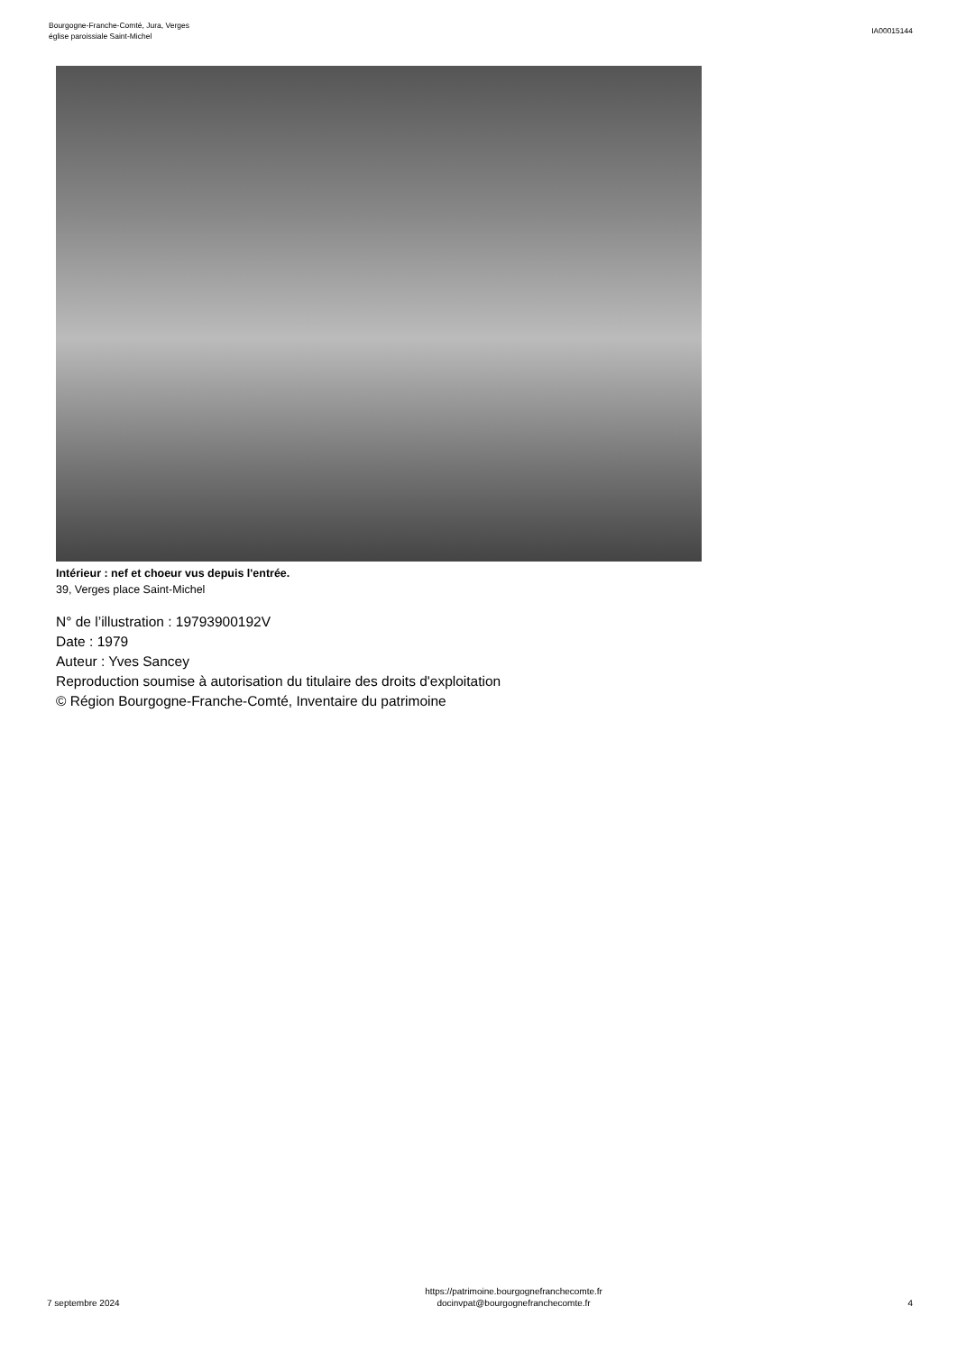Bourgogne-Franche-Comté, Jura, Verges
église paroissiale Saint-Michel
IA00015144
Intérieur : nef et choeur vus depuis l'entrée.
39, Verges place Saint-Michel
N° de l’illustration : 19793900192V
Date : 1979
Auteur : Yves Sancey
Reproduction soumise à autorisation du titulaire des droits d'exploitation
© Région Bourgogne-Franche-Comté, Inventaire du patrimoine
7 septembre 2024
https://patrimoine.bourgognefranchecomte.fr
docinvpat@bourgognefranchecomte.fr
4